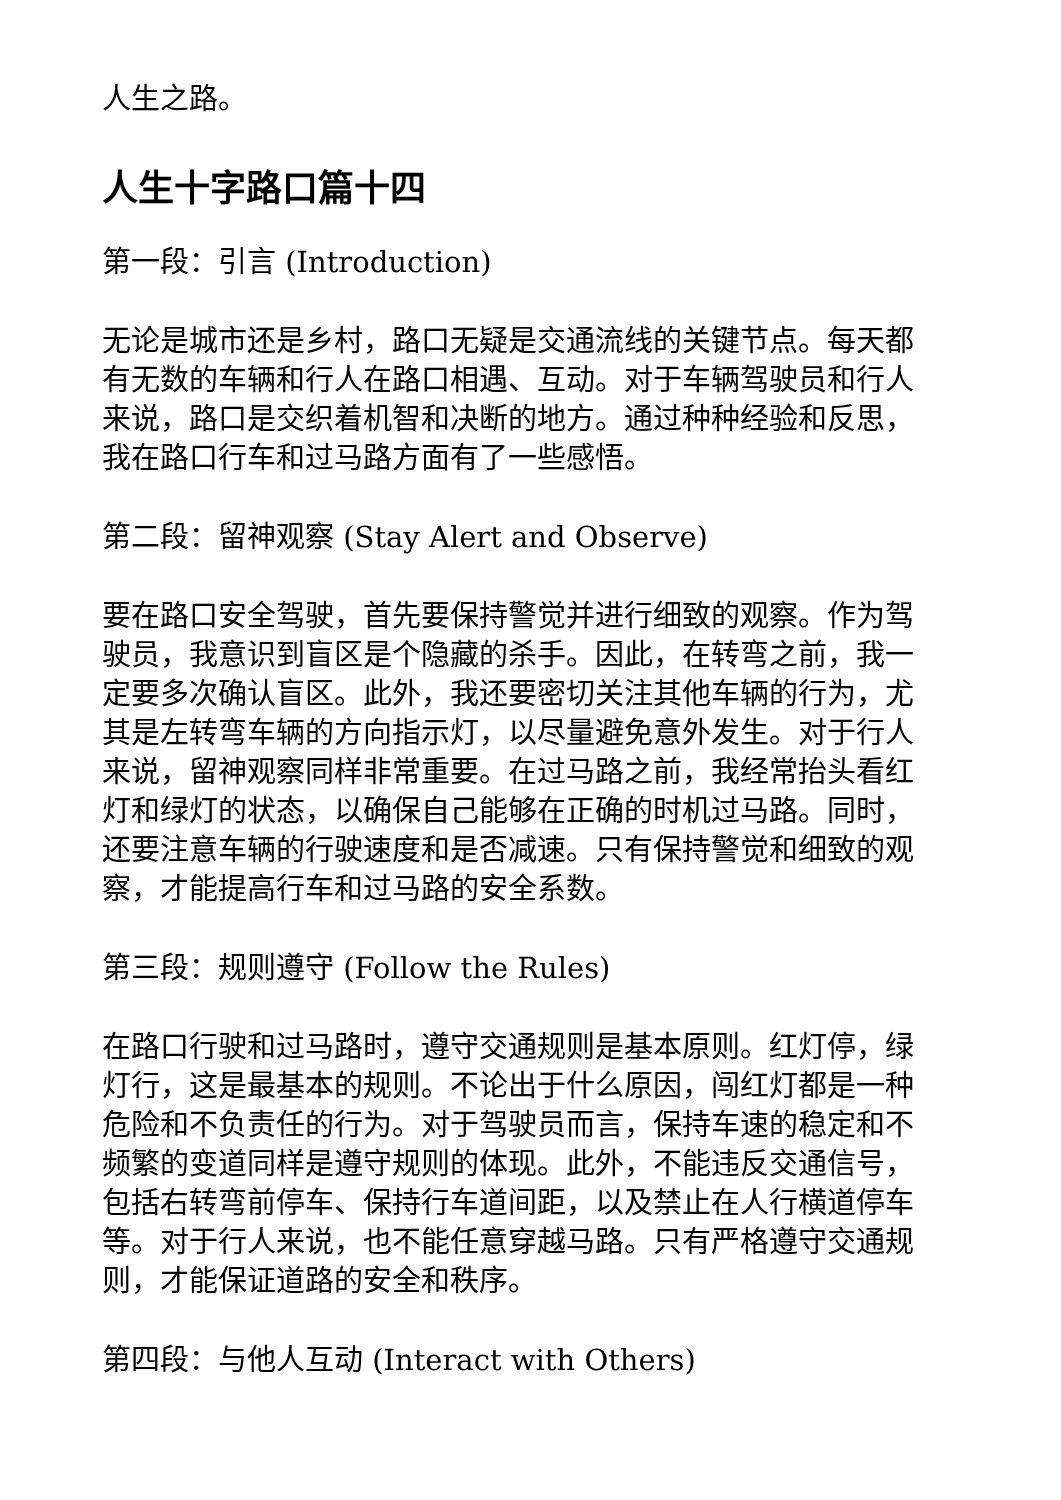人生之路。
人生十字路口篇十四
第一段：引言 (Introduction)
无论是城市还是乡村，路口无疑是交通流线的关键节点。每天都有无数的车辆和行人在路口相遇、互动。对于车辆驾驶员和行人来说，路口是交织着机智和决断的地方。通过种种经验和反思，我在路口行车和过马路方面有了一些感悟。
第二段：留神观察 (Stay Alert and Observe)
要在路口安全驾驶，首先要保持警觉并进行细致的观察。作为驾驶员，我意识到盲区是个隐藏的杀手。因此，在转弯之前，我一定要多次确认盲区。此外，我还要密切关注其他车辆的行为，尤其是左转弯车辆的方向指示灯，以尽量避免意外发生。对于行人来说，留神观察同样非常重要。在过马路之前，我经常抬头看红灯和绿灯的状态，以确保自己能够在正确的时机过马路。同时，还要注意车辆的行驶速度和是否减速。只有保持警觉和细致的观察，才能提高行车和过马路的安全系数。
第三段：规则遵守 (Follow the Rules)
在路口行驶和过马路时，遵守交通规则是基本原则。红灯停，绿灯行，这是最基本的规则。不论出于什么原因，闯红灯都是一种危险和不负责任的行为。对于驾驶员而言，保持车速的稳定和不频繁的变道同样是遵守规则的体现。此外，不能违反交通信号，包括右转弯前停车、保持行车道间距，以及禁止在人行横道停车等。对于行人来说，也不能任意穿越马路。只有严格遵守交通规则，才能保证道路的安全和秩序。
第四段：与他人互动 (Interact with Others)